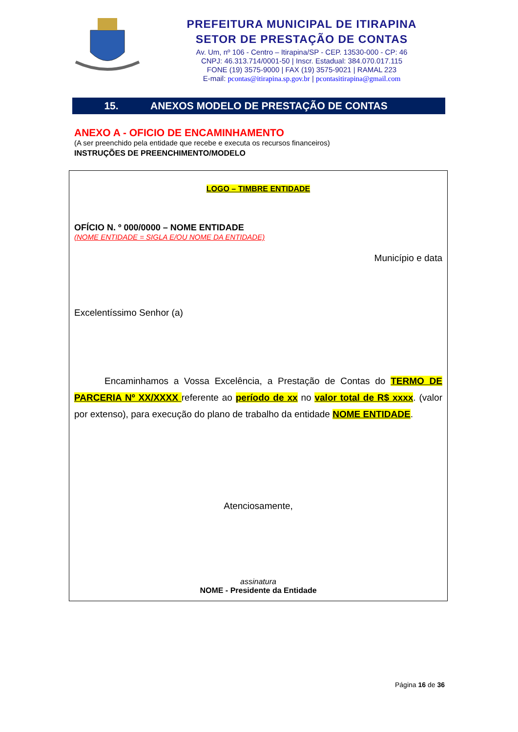PREFEITURA MUNICIPAL DE ITIRAPINA
SETOR DE PRESTAÇÃO DE CONTAS
Av. Um, nº 106 - Centro – Itirapina/SP - CEP. 13530-000 - CP: 46
CNPJ: 46.313.714/0001-50 | Inscr. Estadual: 384.070.017.115
FONE (19) 3575-9000 | FAX (19) 3575-9021 | RAMAL 223
E-mail: pcontas@itirapina.sp.gov.br | pcontasitirapina@gmail.com
15. ANEXOS MODELO DE PRESTAÇÃO DE CONTAS
ANEXO A - OFICIO DE ENCAMINHAMENTO
(A ser preenchido pela entidade que recebe e executa os recursos financeiros)
INSTRUÇÕES DE PREENCHIMENTO/MODELO
LOGO – TIMBRE ENTIDADE
OFÍCIO N. º 000/0000 – NOME ENTIDADE
(NOME ENTIDADE = SIGLA E/OU NOME DA ENTIDADE)
Município e data
Excelentíssimo Senhor (a)
Encaminhamos a Vossa Excelência, a Prestação de Contas do TERMO DE PARCERIA Nº XX/XXXX referente ao período de xx no valor total de R$ xxxx. (valor por extenso), para execução do plano de trabalho da entidade NOME ENTIDADE.
Atenciosamente,
assinatura
NOME - Presidente da Entidade
Página 16 de 36